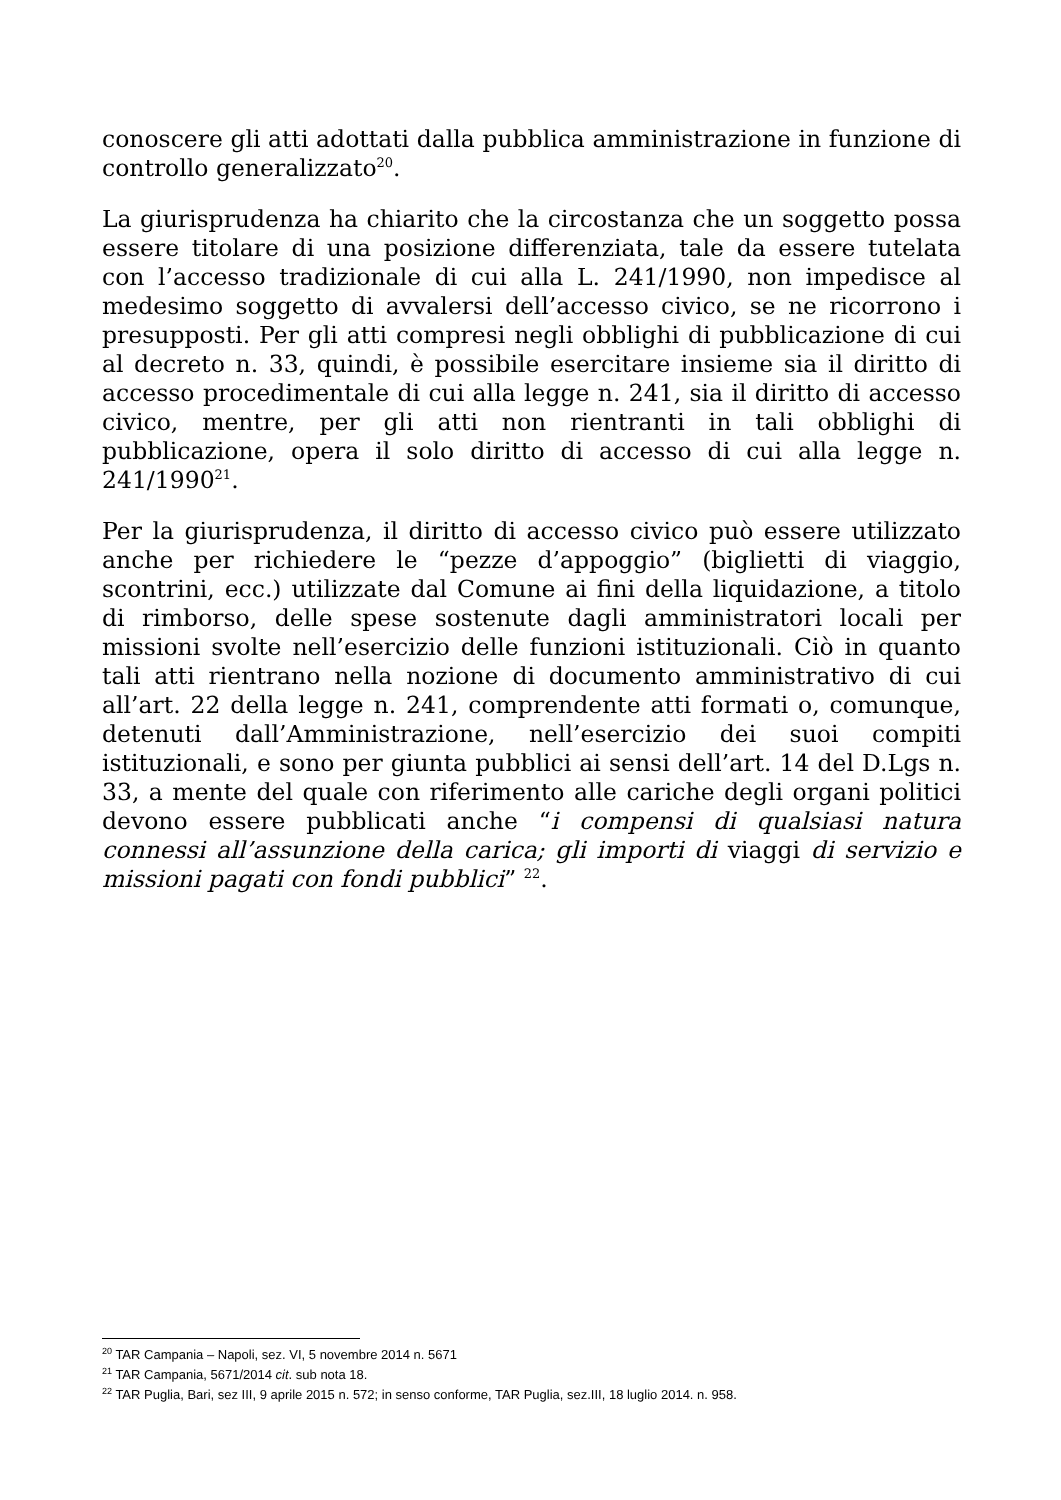conoscere gli atti adottati dalla pubblica amministrazione in funzione di controllo generalizzato<sup>20</sup>.
La giurisprudenza ha chiarito che la circostanza che un soggetto possa essere titolare di una posizione differenziata, tale da essere tutelata con l’accesso tradizionale di cui alla L. 241/1990, non impedisce al medesimo soggetto di avvalersi dell’accesso civico, se ne ricorrono i presupposti. Per gli atti compresi negli obblighi di pubblicazione di cui al decreto n. 33, quindi, è possibile esercitare insieme sia il diritto di accesso procedimentale di cui alla legge n. 241, sia il diritto di accesso civico, mentre, per gli atti non rientranti in tali obblighi di pubblicazione, opera il solo diritto di accesso di cui alla legge n. 241/1990<sup>21</sup>.
Per la giurisprudenza, il diritto di accesso civico può essere utilizzato anche per richiedere le “pezze d’appoggio” (biglietti di viaggio, scontrini, ecc.) utilizzate dal Comune ai fini della liquidazione, a titolo di rimborso, delle spese sostenute dagli amministratori locali per missioni svolte nell’esercizio delle funzioni istituzionali. Ciò in quanto tali atti rientrano nella nozione di documento amministrativo di cui all’art. 22 della legge n. 241, comprendente atti formati o, comunque, detenuti dall’Amministrazione, nell’esercizio dei suoi compiti istituzionali, e sono per giunta pubblici ai sensi dell’art. 14 del D.Lgs n. 33, a mente del quale con riferimento alle cariche degli organi politici devono essere pubblicati anche “i compensi di qualsiasi natura connessi all’assunzione della carica; gli importi di viaggi di servizio e missioni pagati con fondi pubblici” <sup>22</sup>.
<sup>20</sup> TAR Campania – Napoli, sez. VI, 5 novembre 2014 n. 5671
<sup>21</sup> TAR Campania, 5671/2014 cit. sub nota 18.
<sup>22</sup> TAR Puglia, Bari, sez III, 9 aprile 2015 n. 572; in senso conforme, TAR Puglia, sez.III, 18 luglio 2014. n. 958.